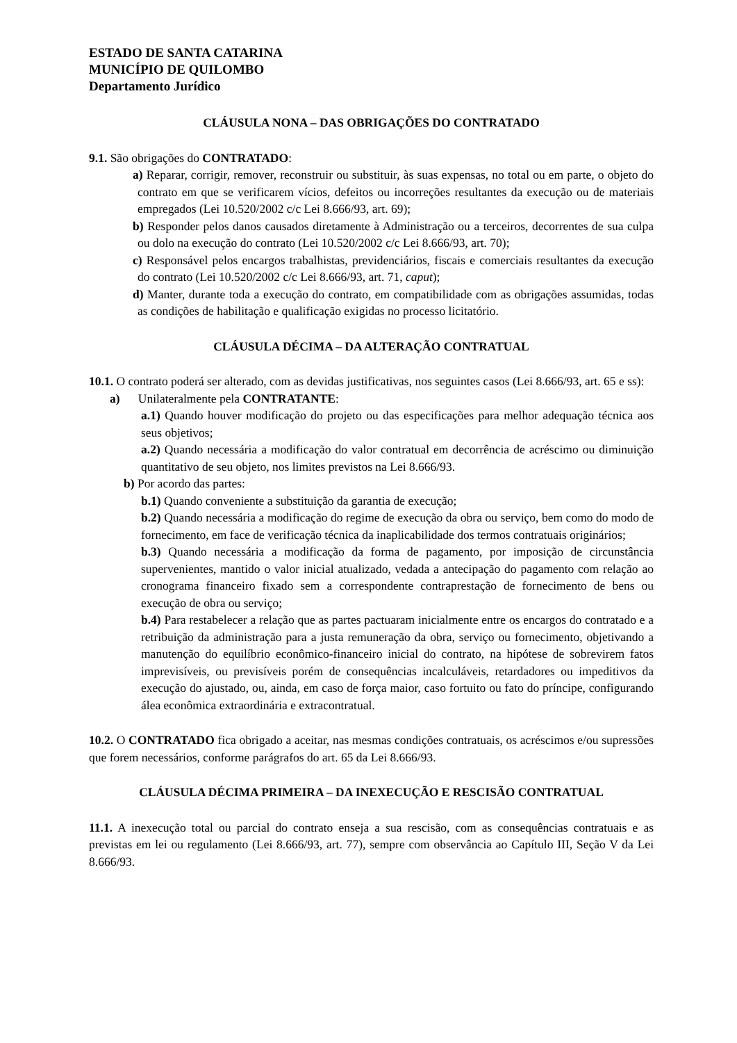ESTADO DE SANTA CATARINA
MUNICÍPIO DE QUILOMBO
Departamento Jurídico
CLÁUSULA NONA – DAS OBRIGAÇÕES DO CONTRATADO
9.1. São obrigações do CONTRATADO:
a) Reparar, corrigir, remover, reconstruir ou substituir, às suas expensas, no total ou em parte, o objeto do contrato em que se verificarem vícios, defeitos ou incorreções resultantes da execução ou de materiais empregados (Lei 10.520/2002 c/c Lei 8.666/93, art. 69);
b) Responder pelos danos causados diretamente à Administração ou a terceiros, decorrentes de sua culpa ou dolo na execução do contrato (Lei 10.520/2002 c/c Lei 8.666/93, art. 70);
c) Responsável pelos encargos trabalhistas, previdenciários, fiscais e comerciais resultantes da execução do contrato (Lei 10.520/2002 c/c Lei 8.666/93, art. 71, caput);
d) Manter, durante toda a execução do contrato, em compatibilidade com as obrigações assumidas, todas as condições de habilitação e qualificação exigidas no processo licitatório.
CLÁUSULA DÉCIMA – DA ALTERAÇÃO CONTRATUAL
10.1. O contrato poderá ser alterado, com as devidas justificativas, nos seguintes casos (Lei 8.666/93, art. 65 e ss):
a) Unilateralmente pela CONTRATANTE:
a.1) Quando houver modificação do projeto ou das especificações para melhor adequação técnica aos seus objetivos;
a.2) Quando necessária a modificação do valor contratual em decorrência de acréscimo ou diminuição quantitativo de seu objeto, nos limites previstos na Lei 8.666/93.
b) Por acordo das partes:
b.1) Quando conveniente a substituição da garantia de execução;
b.2) Quando necessária a modificação do regime de execução da obra ou serviço, bem como do modo de fornecimento, em face de verificação técnica da inaplicabilidade dos termos contratuais originários;
b.3) Quando necessária a modificação da forma de pagamento, por imposição de circunstância supervenientes, mantido o valor inicial atualizado, vedada a antecipação do pagamento com relação ao cronograma financeiro fixado sem a correspondente contraprestação de fornecimento de bens ou execução de obra ou serviço;
b.4) Para restabelecer a relação que as partes pactuaram inicialmente entre os encargos do contratado e a retribuição da administração para a justa remuneração da obra, serviço ou fornecimento, objetivando a manutenção do equilíbrio econômico-financeiro inicial do contrato, na hipótese de sobrevirem fatos imprevisíveis, ou previsíveis porém de consequências incalculáveis, retardadores ou impeditivos da execução do ajustado, ou, ainda, em caso de força maior, caso fortuito ou fato do príncipe, configurando álea econômica extraordinária e extracontratual.
10.2. O CONTRATADO fica obrigado a aceitar, nas mesmas condições contratuais, os acréscimos e/ou supressões que forem necessários, conforme parágrafos do art. 65 da Lei 8.666/93.
CLÁUSULA DÉCIMA PRIMEIRA – DA INEXECUÇÃO E RESCISÃO CONTRATUAL
11.1. A inexecução total ou parcial do contrato enseja a sua rescisão, com as consequências contratuais e as previstas em lei ou regulamento (Lei 8.666/93, art. 77), sempre com observância ao Capítulo III, Seção V da Lei 8.666/93.